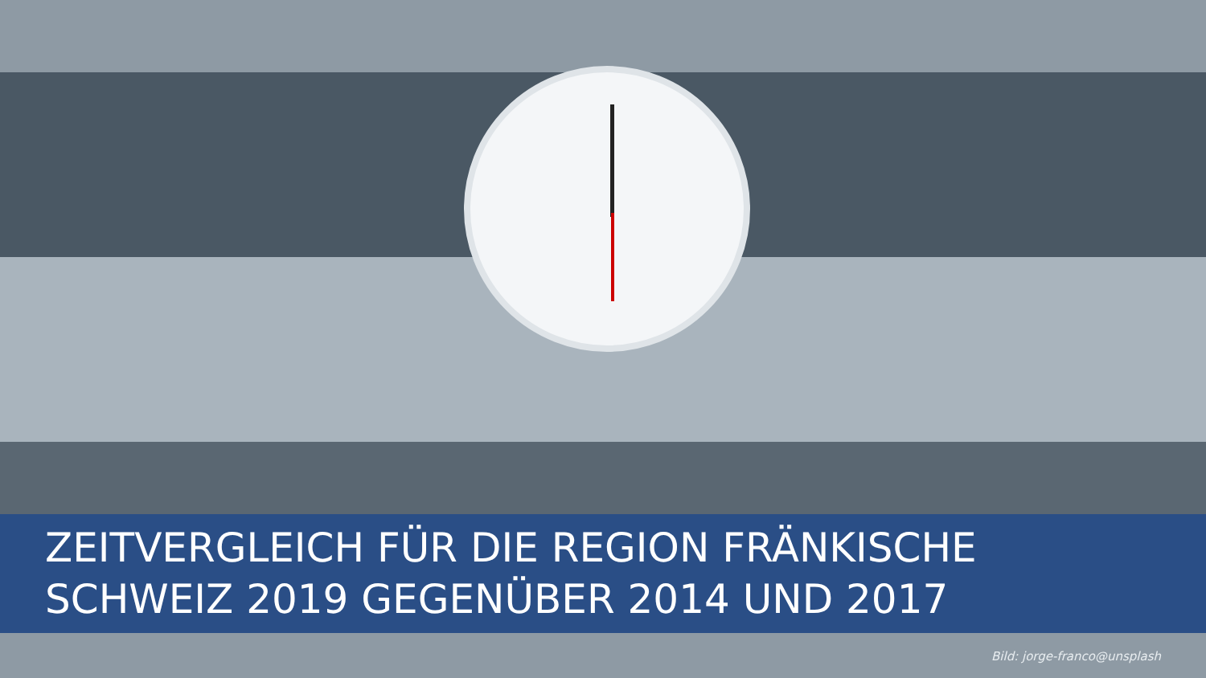ZEITVERGLEICH FÜR DIE REGION FRÄNKISCHE SCHWEIZ 2019 GEGENÜBER 2014 UND 2017
Bild: jorge-franco@unsplash